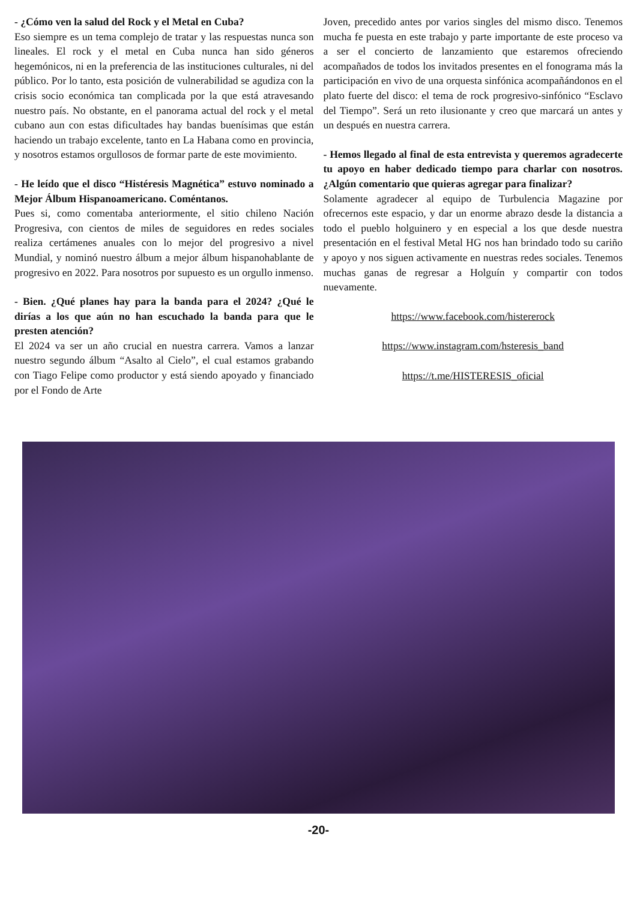- ¿Cómo ven la salud del Rock y el Metal en Cuba?
Eso siempre es un tema complejo de tratar y las respuestas nunca son lineales. El rock y el metal en Cuba nunca han sido géneros hegemónicos, ni en la preferencia de las instituciones culturales, ni del público. Por lo tanto, esta posición de vulnerabilidad se agudiza con la crisis socio económica tan complicada por la que está atravesando nuestro país. No obstante, en el panorama actual del rock y el metal cubano aun con estas dificultades hay bandas buenísimas que están haciendo un trabajo excelente, tanto en La Habana como en provincia, y nosotros estamos orgullosos de formar parte de este movimiento.
- He leído que el disco “Histéresis Magnética” estuvo nominado a Mejor Álbum Hispanoamericano. Coméntanos.
Pues si, como comentaba anteriormente, el sitio chileno Nación Progresiva, con cientos de miles de seguidores en redes sociales realiza certámenes anuales con lo mejor del progresivo a nivel Mundial, y nominó nuestro álbum a mejor álbum hispanohablante de progresivo en 2022. Para nosotros por supuesto es un orgullo inmenso.
- Bien. ¿Qué planes hay para la banda para el 2024? ¿Qué le dirías a los que aún no han escuchado la banda para que le presten atención?
El 2024 va ser un año crucial en nuestra carrera. Vamos a lanzar nuestro segundo álbum “Asalto al Cielo”, el cual estamos grabando con Tiago Felipe como productor y está siendo apoyado y financiado por el Fondo de Arte
Joven, precedido antes por varios singles del mismo disco. Tenemos mucha fe puesta en este trabajo y parte importante de este proceso va a ser el concierto de lanzamiento que estaremos ofreciendo acompañados de todos los invitados presentes en el fonograma más la participación en vivo de una orquesta sinfónica acompañándonos en el plato fuerte del disco: el tema de rock progresivo-sinfónico “Esclavo del Tiempo”. Será un reto ilusionante y creo que marcará un antes y un después en nuestra carrera.
- Hemos llegado al final de esta entrevista y queremos agradecerte tu apoyo en haber dedicado tiempo para charlar con nosotros. ¿Algún comentario que quieras agregar para finalizar?
Solamente agradecer al equipo de Turbulencia Magazine por ofrecernos este espacio, y dar un enorme abrazo desde la distancia a todo el pueblo holguinero y en especial a los que desde nuestra presentación en el festival Metal HG nos han brindado todo su cariño y apoyo y nos siguen activamente en nuestras redes sociales. Tenemos muchas ganas de regresar a Holguín y compartir con todos nuevamente.
https://www.facebook.com/histererock
https://www.instagram.com/hsteresis_band
https://t.me/HISTERESIS_oficial
-20-